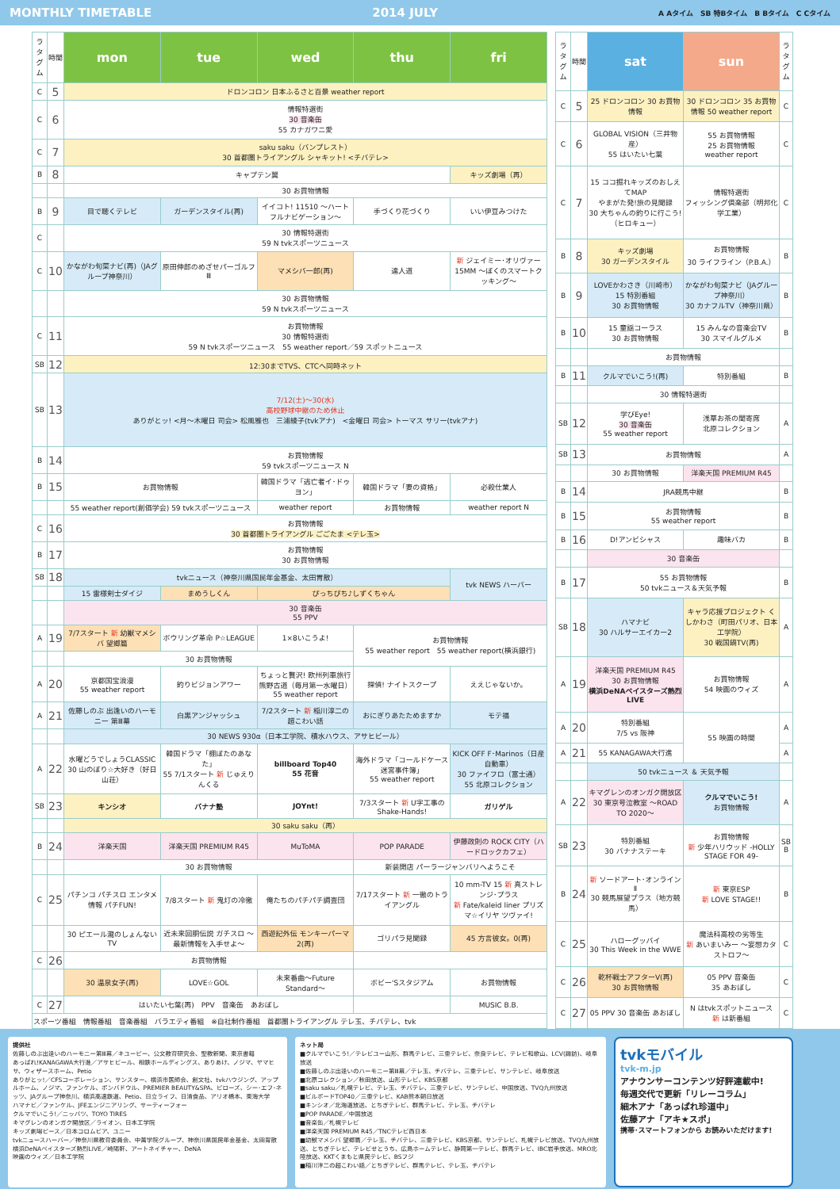MONTHLY TIMETABLE 2014 JULY A Aタイム　SB 特Bタイム　B Bタイム　C Cタイム
| ラタグム | 時間 | mon | tue | wed | thu | fri |
| C | 5 | ドロンコロン 日本ふるさと百景 weather report | | | | |
| C | 6 | 情報特選街 30 音楽缶 55 カナガワニ愛 | | | | |
| C | 7 | saku saku（バンプレスト） 30 首都圏トライアングル シャキット! <チバテレ> | | | | |
| B | 8 | キャプテン翼 | | | | キッズ劇場（再） |
| | | 30 お買物情報 | | | | |
| B | 9 | 目で聴くテレビ | ガーデンスタイル(再) | イイコト! 11510 〜ハートフルナビゲーション〜 | 手づくり花づくり | いい伊豆みつけた |
| C | | 30 情報特選街 59 N tvkスポーツニュース | | | | |
| C | 10 | かながわ旬菜ナビ(再)（JAグループ神奈川） | 原田伸郎のめざせパーゴルフⅢ | マメシバ一郎(再) | 達人道 | 新 ジェイミー･オリヴァー15MM 〜ぼくのスマートクッキング〜 |
| | | 30 お買物情報 59 N tvkスポーツニュース | | | | |
| C | 11 | お買物情報 30 情報特選街 59 N tvkスポーツニュース 55 weather report／59 スポットニュース | | | | |
| SB | 12 | 12:30までTVS、CTCへ同時ネット | | | | |
| SB | 13 | 7/12(土)〜30(水) 高校野球中継のため休止 ありがとッ! <月〜木曜日 司会> 松風雅也 三浦綾子(tvkアナ) <金曜日 司会> トーマス サリー(tvkアナ) | | | | |
| B | 14 | お買物情報 59 tvkスポーツニュース N | | | | |
| B | 15 | お買物情報 | | 韓国ドラマ「逃亡者イ･ドゥヨン」 | 韓国ドラマ「妻の資格」 | 必殺仕業人 |
| | | 55 weather report(創価学会) 59 tvkスポーツニュース | | weather report | お買物情報 | weather report N |
| C | 16 | お買物情報 30 首都圏トライアングル ごごたま <テレ玉> | | | | |
| B | 17 | お買物情報 30 お買物情報 | | | | |
| SB | 18 | tvkニュース（神奈川県国民年金基金、太田胃散） | | | | tvk NEWS ハーバー |
| | | 15 雷様剣士ダイジ | まめうしくん | ぴっちぴち♪しずくちゃん | | |
| | | 30 音楽缶 55 PPV | | | | |
| A | 19 | 7/7スタート 新 幼獣マメシバ 望郷篇 | ボウリング革命 P☆LEAGUE | 1×8いこうよ! | お買物情報 55 weather report 55 weather report(横浜銀行) | |
| | | 30 お買物情報 | | | | |
| A | 20 | 京都国宝浪漫 55 weather report | 釣りビジョンアワー | ちょっと贅沢! 欧州列車旅行 熊野古道（毎月第一水曜日） 55 weather report | 探偵! ナイトスクープ | ええじゃないか。 |
| A | 21 | 佐藤しのぶ 出逢いのハーモニー 第Ⅲ幕 | 白黒アンジャッシュ | 7/2スタート 新 稲川淳二の超こわい話 | おにぎりあたためますか | モテ福 |
| | | 30 NEWS 930α（日本工学院、積水ハウス、アサヒビール） | | | | |
| A | 22 | 水曜どうでしょうCLASSIC 30 山のぼり☆大好き（好日山荘） | 韓国ドラマ「棚ぼたのあなた」 55 7/1スタート 新 じゅえりんくる | billboard Top40 55 花音 | 海外ドラマ「コールドケース 迷宮事件簿」 55 weather report | KICK OFF F･Marinos（日産自動車） 30 ファイフロ（富士通） 55 北原コレクション |
| SB | 23 | キンシオ | バナナ塾 | JOYnt! | 7/3スタート 新 U字工事の Shake-Hands! | ガリゲル |
| | | 30 saku saku（再） | | | | |
| B | 24 | 洋楽天国 | 洋楽天国 PREMIUM R45 | MuToMA | POP PARADE | 伊藤政則の ROCK CITY（ハードロックカフェ） |
| | | 30 お買物情報 | | | 新装開店 パーラージャンバリへようこそ | |
| C | 25 | パチンコ パチスロ エンタメ情報 パチFUN! | 7/8スタート 新 鬼灯の冷徹 | 俺たちのパチパチ調査団 | 7/17スタート 新 一徹のトライアングル | 10 mm-TV 15 新 真ストレンジ･プラス 新 Fate/kaleid liner プリズマ☆イリヤ ツヴァイ! |
| | | 30 ピエール瀧のしょんないTV | 近未来回胴伝説 ガチスロ 〜最新情報を入手せよ〜 | 西遊記外伝 モンキーパーマ2(再) | ゴリパラ見聞録 | 45 方言彼女。0(再) |
| C | 26 | お買物情報 | | | | |
| | | 30 温泉女子(再) | LOVE☆GOL | 未来番曲〜Future Standard〜 | ボビー'Sスタジアム | お買物情報 |
| C | 27 | はいたい七葉(再) PPV 音楽缶 あおぼし | | | | MUSIC B.B. |
| スポーツ番組 情報番組 音楽番組 バラエティ番組 ※自社制作番組 首都圏トライアングル テレ玉、チバテレ、tvk | | | | | | |
| ラタグム | 時間 | sat | sun | ラタグム |
| C | 5 | 25 ドロンコロン 30 お買物情報 | 30 ドロンコロン 35 お買物情報 50 weather report | C |
| C | 6 | GLOBAL VISION（三井物産） 55 はいたい七葉 | 55 お買物情報 25 お買物情報 weather report | C |
| C | 7 | 15 ココ掘れキッズのおしえてMAP やまがた発!旅の見聞録 30 大ちゃんの釣りに行こう!（ヒロキュー） | 情報特選街 フィッシング倶楽部（明邦化学工業） | C |
| B | 8 | キッズ劇場 30 ガーデンスタイル | お買物情報 30 ライフライン（P.B.A.） | B |
| B | 9 | LOVEかわさき（川崎市） 15 特別番組 30 お買物情報 | かながわ旬菜ナビ（JAグループ神奈川） 30 カナフルTV（神奈川県） | B |
| B | 10 | 15 童謡コーラス 30 お買物情報 | 15 みんなの音楽会TV 30 スマイルグルメ | B |
| | | お買物情報 | | |
| B | 11 | クルマでいこう!(再) | 特別番組 | B |
| | | 30 情報特選街 | | |
| SB | 12 | 学びEye! 30 音楽缶 55 weather report | 浅草お茶の間寄席 北原コレクション | A |
| SB | 13 | お買物情報 | | A |
| | | 30 お買物情報 | 洋楽天国 PREMIUM R45 | |
| B | 14 | JRA競馬中継 | | B |
| B | 15 | お買物情報 55 weather report | | B |
| B | 16 | D!アンビシャス | 趣味バカ | B |
| | | 30 音楽缶 | | |
| B | 17 | 55 お買物情報 50 tvkニュース＆天気予報 | | B |
| SB | 18 | ハマナビ 30 ハルサーエイカー2 | キャラ応援プロジェクト くしかわさ（町田パリオ、日本工学院） 30 戦国鍋TV(再) | A |
| A | 19 | 洋楽天国 PREMIUM R45 30 お買物情報 横浜DeNAベイスターズ熱烈LIVE | お買物情報 54 映画のウィズ | A |
| A | 20 | 特別番組 7/5 vs 阪神 | 55 映画の時間 | A |
| A | 21 | 55 KANAGAWA大行進 | | A |
| | | 50 tvkニュース ＆ 天気予報 | | |
| A | 22 | キマグレンのオンガク開放区 30 東京号泣教室 〜ROAD TO 2020〜 | クルマでいこう! お買物情報 | A |
| SB | 23 | 特別番組 30 バナナステーキ | お買物情報 新 少年ハリウッド -HOLLY STAGE FOR 49- | SB B |
| B | 24 | 新 ソードアート･オンラインⅡ 30 競馬展望プラス（地方競馬） | 新 東京ESP 新 LOVE STAGE!! | B |
| C | 25 | ハローグッバイ 30 This Week in the WWE | 魔法科高校の劣等生 新 あいまいみー 〜妄想カタストロフ〜 | C |
| C | 26 | 乾杯戦士アフターV(再) 30 お買物情報 | 05 PPV 音楽缶 35 あおぼし | C |
| C | 27 | 05 PPV 30 音楽缶 あおぼし | N はtvkスポットニュース 新 は新番組 | C |
提供社
佐藤しのぶ出逢いのハーモニー第Ⅲ幕／キユーピー、公文教育研究会、聖教新聞、東京書籍
あっぱれ!KANAGAWA大行進／アサヒビール、相鉄ホールディングス、ありあけ、ノジマ、ヤマヒサ、ウィザースホーム、Petio
ありがとッ!／CFSコーポレーション、サンスター、横浜市医師会、創文社、tvkハウジング、アップルホーム、ノジマ、ファンケル、ボンパドウル、PREMIER BEAUTY&SPA、ピローズ、シー･エフ･ネッツ、JAグループ神奈川、横浜高速鉄道、Petio、日立ライフ、日清食品、アリオ橋本、東海大学
ハマナビ／ファンケル、JFEエンジニアリング、サーティーフォー
クルマでいこう!／ニッパツ、TOYO TIRES
キマグレンのオンガク開放区／ライオン、日本工学院
キッズ劇場ピース／日本コロムビア、ユニー
tvkニュースハーバー／神奈川県教育委員会、中萬学院グループ、神奈川県国民年金基金、太田胃散
横浜DeNAベイスターズ熱烈LIVE／崎陽軒、アートネイチャー、DeNA
映画のウィズ／日本工学院
ネット局
■クルマでいこう!／テレビユー山形、群馬テレビ、三重テレビ、奈良テレビ、テレビ和歌山、LCV(諏訪)、岐阜放送
■佐藤しのぶ出逢いのハーモニー第Ⅲ幕／テレ玉、チバテレ、三重テレビ、サンテレビ、岐阜放送
■北原コレクション／秋田放送、山形テレビ、KBS京都
■saku saku／札幌テレビ、テレ玉、チバテレ、三重テレビ、サンテレビ、中国放送、TVQ九州放送
■ビルボードTOP40／三重テレビ、KAB熊本朝日放送
■キンシオ／北海道放送、とちぎテレビ、群馬テレビ、テレ玉、チバテレ
■POP PARADE／中国放送
■音楽缶／札幌テレビ
■洋楽天国 PREMIUM R45／TNCテレビ西日本
■幼獣マメシバ 望郷篇／テレ玉、チバテレ、三重テレビ、KBS京都、サンテレビ、札幌テレビ放送、TVQ九州放送、とちぎテレビ、テレビせとうち、広島ホームテレビ、静岡第一テレビ、群馬テレビ、IBC岩手放送、MRO北陸放送、KKTくまもと県民テレビ、BSフジ
■稲川淳二の超こわい話／とちぎテレビ、群馬テレビ、テレ玉、チバテレ
tvkモバイル
tvk-m.jp
アナウンサーコンテンツ好評連載中!
毎週交代で更新「リレーコラム」
細木アナ「あっぱれ珍道中」
佐藤アナ「アキ★スポ」
携帯･スマートフォンから お読みいただけます!